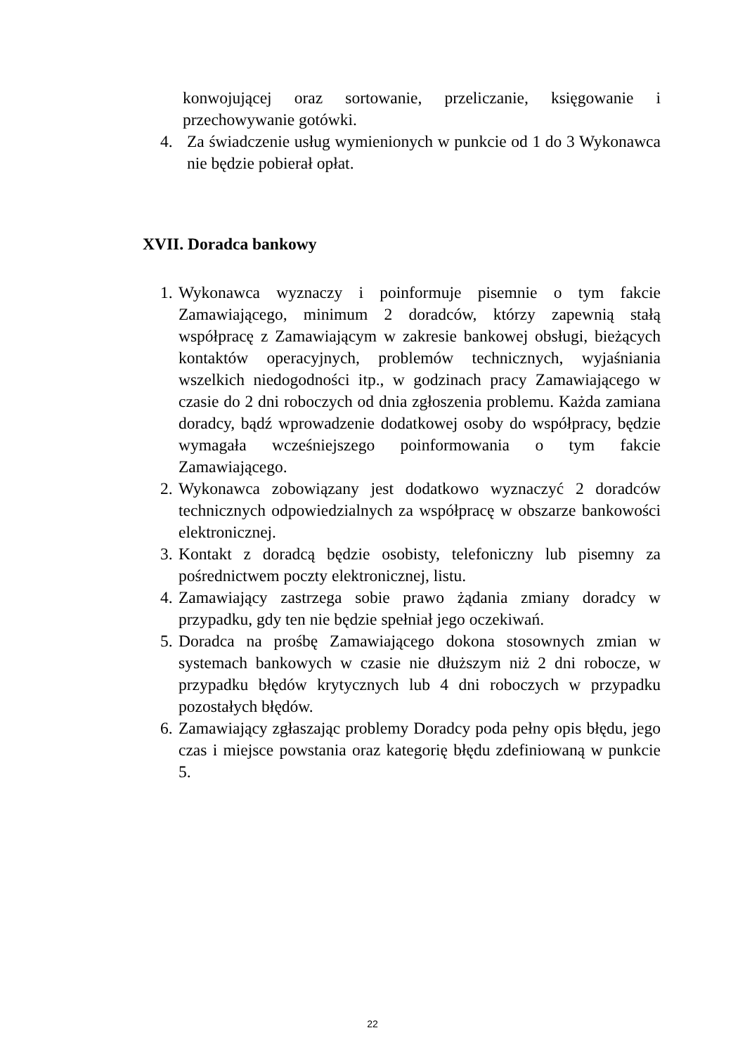konwojującej oraz sortowanie, przeliczanie, księgowanie i przechowywanie gotówki.
4. Za świadczenie usług wymienionych w punkcie od 1 do 3 Wykonawca nie będzie pobierał opłat.
XVII. Doradca bankowy
1. Wykonawca wyznaczy i poinformuje pisemnie o tym fakcie Zamawiającego, minimum 2 doradców, którzy zapewnią stałą współpracę z Zamawiającym w zakresie bankowej obsługi, bieżących kontaktów operacyjnych, problemów technicznych, wyjaśniania wszelkich niedogodności itp., w godzinach pracy Zamawiającego w czasie do 2 dni roboczych od dnia zgłoszenia problemu. Każda zamiana doradcy, bądź wprowadzenie dodatkowej osoby do współpracy, będzie wymagała wcześniejszego poinformowania o tym fakcie Zamawiającego.
2. Wykonawca zobowiązany jest dodatkowo wyznaczyć 2 doradców technicznych odpowiedzialnych za współpracę w obszarze bankowości elektronicznej.
3. Kontakt z doradcą będzie osobisty, telefoniczny lub pisemny za pośrednictwem poczty elektronicznej, listu.
4. Zamawiający zastrzega sobie prawo żądania zmiany doradcy w przypadku, gdy ten nie będzie spełniał jego oczekiwań.
5. Doradca na prośbę Zamawiającego dokona stosownych zmian w systemach bankowych w czasie nie dłuższym niż 2 dni robocze, w przypadku błędów krytycznych lub 4 dni roboczych w przypadku pozostałych błędów.
6. Zamawiający zgłaszając problemy Doradcy poda pełny opis błędu, jego czas i miejsce powstania oraz kategorię błędu zdefiniowaną w punkcie 5.
22